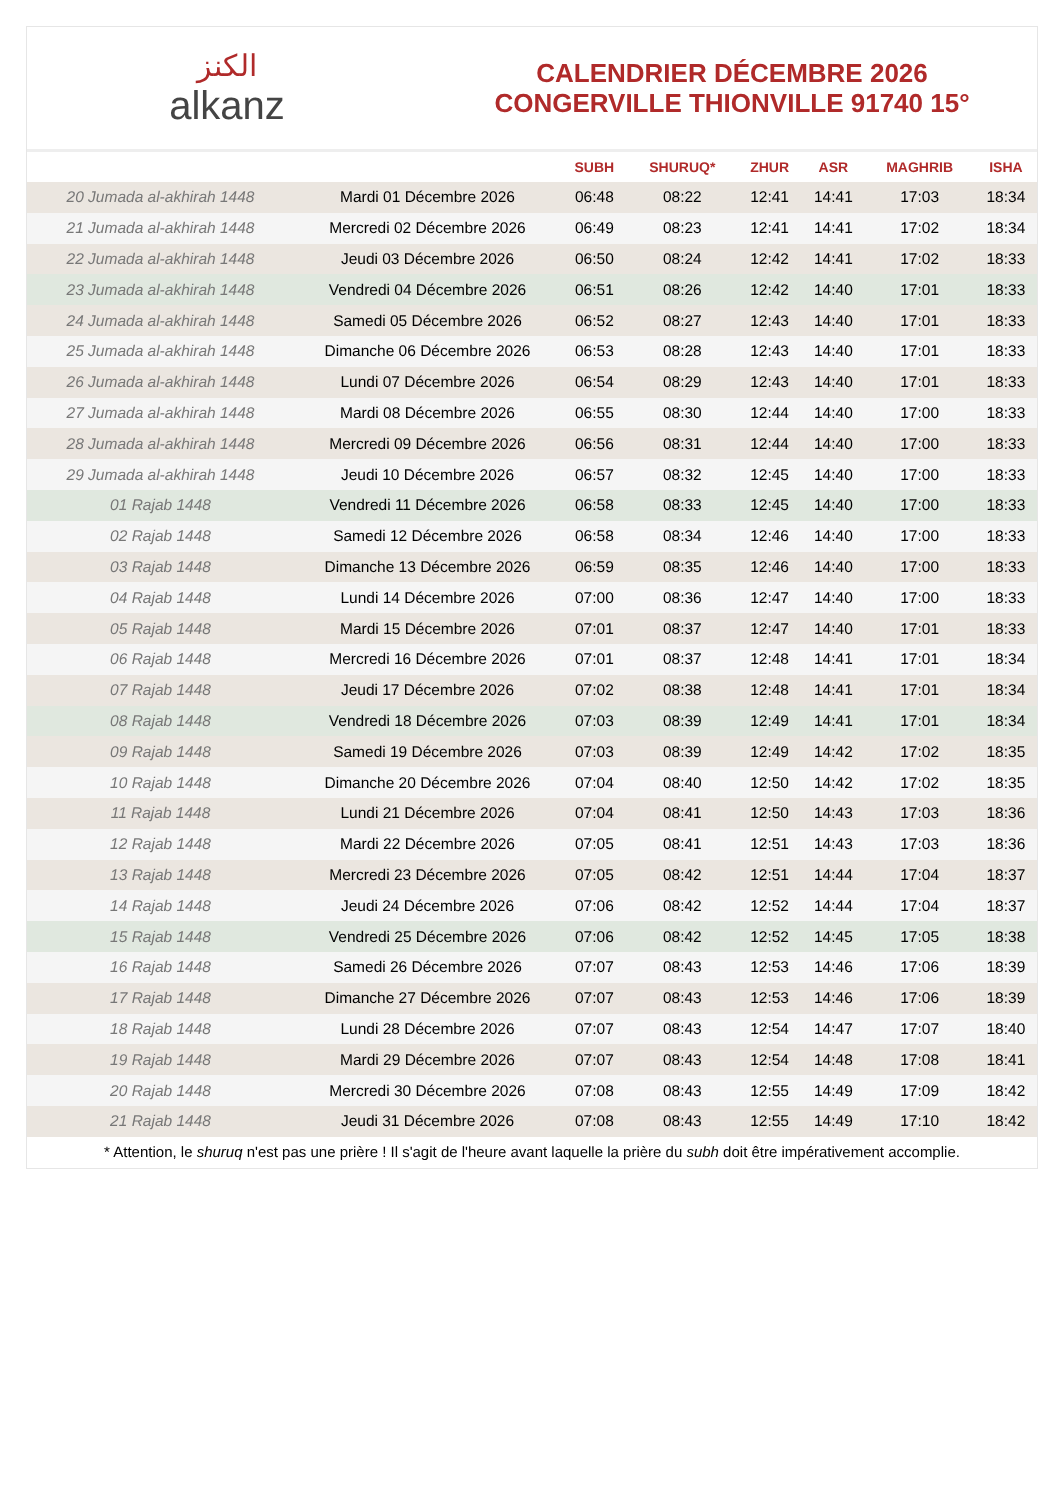الكنز
alkanz
CALENDRIER DÉCEMBRE 2026
CONGERVILLE THIONVILLE 91740 15°
| | | SUBH | SHURUQ* | ZHUR | ASR | MAGHRIB | ISHA |
| --- | --- | --- | --- | --- | --- | --- | --- |
| 20 Jumada al-akhirah 1448 | Mardi 01 Décembre 2026 | 06:48 | 08:22 | 12:41 | 14:41 | 17:03 | 18:34 |
| 21 Jumada al-akhirah 1448 | Mercredi 02 Décembre 2026 | 06:49 | 08:23 | 12:41 | 14:41 | 17:02 | 18:34 |
| 22 Jumada al-akhirah 1448 | Jeudi 03 Décembre 2026 | 06:50 | 08:24 | 12:42 | 14:41 | 17:02 | 18:33 |
| 23 Jumada al-akhirah 1448 | Vendredi 04 Décembre 2026 | 06:51 | 08:26 | 12:42 | 14:40 | 17:01 | 18:33 |
| 24 Jumada al-akhirah 1448 | Samedi 05 Décembre 2026 | 06:52 | 08:27 | 12:43 | 14:40 | 17:01 | 18:33 |
| 25 Jumada al-akhirah 1448 | Dimanche 06 Décembre 2026 | 06:53 | 08:28 | 12:43 | 14:40 | 17:01 | 18:33 |
| 26 Jumada al-akhirah 1448 | Lundi 07 Décembre 2026 | 06:54 | 08:29 | 12:43 | 14:40 | 17:01 | 18:33 |
| 27 Jumada al-akhirah 1448 | Mardi 08 Décembre 2026 | 06:55 | 08:30 | 12:44 | 14:40 | 17:00 | 18:33 |
| 28 Jumada al-akhirah 1448 | Mercredi 09 Décembre 2026 | 06:56 | 08:31 | 12:44 | 14:40 | 17:00 | 18:33 |
| 29 Jumada al-akhirah 1448 | Jeudi 10 Décembre 2026 | 06:57 | 08:32 | 12:45 | 14:40 | 17:00 | 18:33 |
| 01 Rajab 1448 | Vendredi 11 Décembre 2026 | 06:58 | 08:33 | 12:45 | 14:40 | 17:00 | 18:33 |
| 02 Rajab 1448 | Samedi 12 Décembre 2026 | 06:58 | 08:34 | 12:46 | 14:40 | 17:00 | 18:33 |
| 03 Rajab 1448 | Dimanche 13 Décembre 2026 | 06:59 | 08:35 | 12:46 | 14:40 | 17:00 | 18:33 |
| 04 Rajab 1448 | Lundi 14 Décembre 2026 | 07:00 | 08:36 | 12:47 | 14:40 | 17:00 | 18:33 |
| 05 Rajab 1448 | Mardi 15 Décembre 2026 | 07:01 | 08:37 | 12:47 | 14:40 | 17:01 | 18:33 |
| 06 Rajab 1448 | Mercredi 16 Décembre 2026 | 07:01 | 08:37 | 12:48 | 14:41 | 17:01 | 18:34 |
| 07 Rajab 1448 | Jeudi 17 Décembre 2026 | 07:02 | 08:38 | 12:48 | 14:41 | 17:01 | 18:34 |
| 08 Rajab 1448 | Vendredi 18 Décembre 2026 | 07:03 | 08:39 | 12:49 | 14:41 | 17:01 | 18:34 |
| 09 Rajab 1448 | Samedi 19 Décembre 2026 | 07:03 | 08:39 | 12:49 | 14:42 | 17:02 | 18:35 |
| 10 Rajab 1448 | Dimanche 20 Décembre 2026 | 07:04 | 08:40 | 12:50 | 14:42 | 17:02 | 18:35 |
| 11 Rajab 1448 | Lundi 21 Décembre 2026 | 07:04 | 08:41 | 12:50 | 14:43 | 17:03 | 18:36 |
| 12 Rajab 1448 | Mardi 22 Décembre 2026 | 07:05 | 08:41 | 12:51 | 14:43 | 17:03 | 18:36 |
| 13 Rajab 1448 | Mercredi 23 Décembre 2026 | 07:05 | 08:42 | 12:51 | 14:44 | 17:04 | 18:37 |
| 14 Rajab 1448 | Jeudi 24 Décembre 2026 | 07:06 | 08:42 | 12:52 | 14:44 | 17:04 | 18:37 |
| 15 Rajab 1448 | Vendredi 25 Décembre 2026 | 07:06 | 08:42 | 12:52 | 14:45 | 17:05 | 18:38 |
| 16 Rajab 1448 | Samedi 26 Décembre 2026 | 07:07 | 08:43 | 12:53 | 14:46 | 17:06 | 18:39 |
| 17 Rajab 1448 | Dimanche 27 Décembre 2026 | 07:07 | 08:43 | 12:53 | 14:46 | 17:06 | 18:39 |
| 18 Rajab 1448 | Lundi 28 Décembre 2026 | 07:07 | 08:43 | 12:54 | 14:47 | 17:07 | 18:40 |
| 19 Rajab 1448 | Mardi 29 Décembre 2026 | 07:07 | 08:43 | 12:54 | 14:48 | 17:08 | 18:41 |
| 20 Rajab 1448 | Mercredi 30 Décembre 2026 | 07:08 | 08:43 | 12:55 | 14:49 | 17:09 | 18:42 |
| 21 Rajab 1448 | Jeudi 31 Décembre 2026 | 07:08 | 08:43 | 12:55 | 14:49 | 17:10 | 18:42 |
* Attention, le shuruq n'est pas une prière ! Il s'agit de l'heure avant laquelle la prière du subh doit être impérativement accomplie.